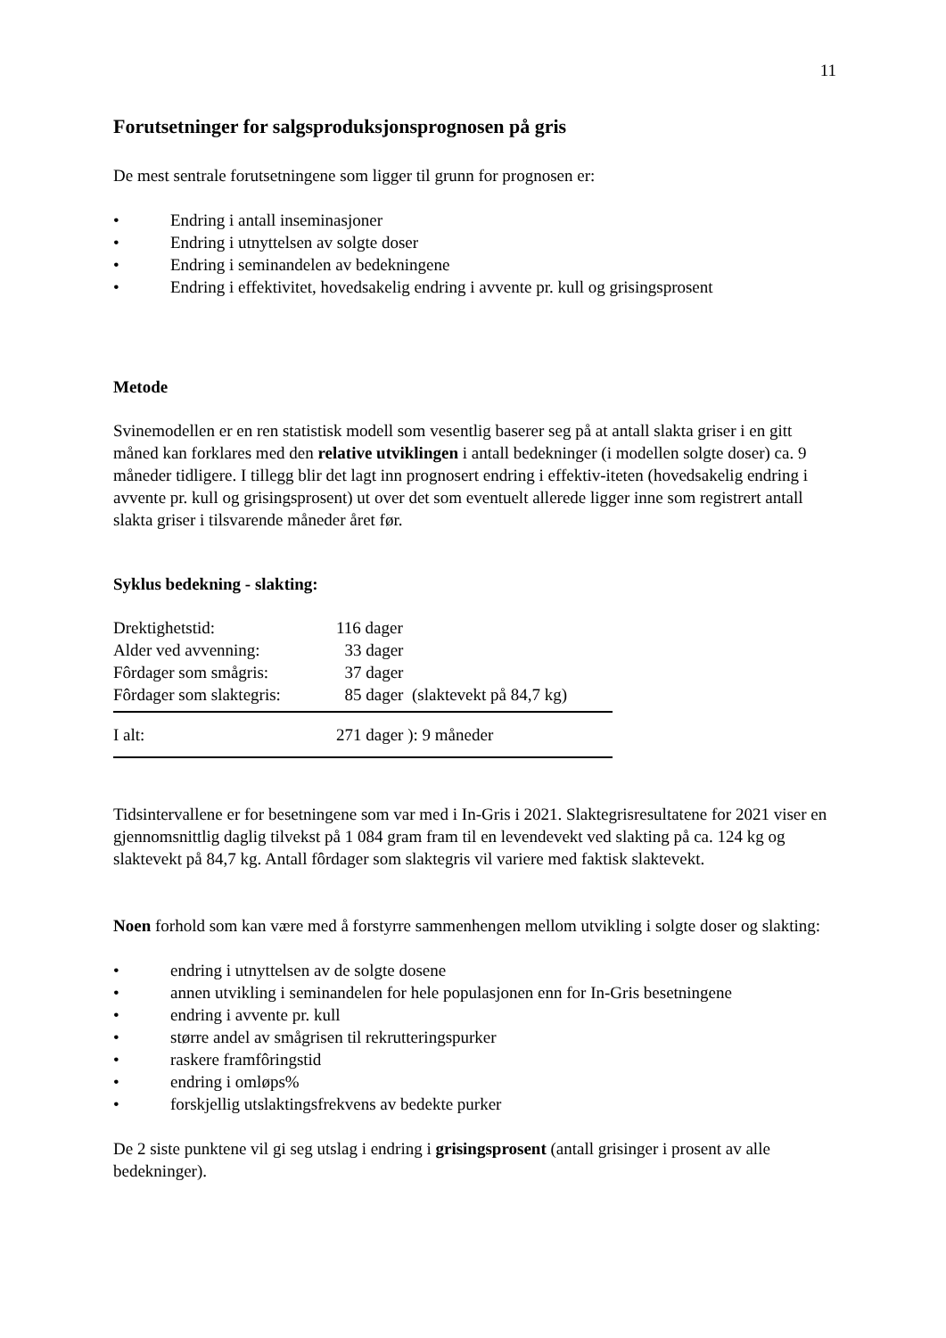11
Forutsetninger for salgsproduksjonsprognosen på gris
De mest sentrale forutsetningene som ligger til grunn for prognosen er:
• Endring i antall inseminasjoner
• Endring i utnyttelsen av solgte doser
• Endring i seminandelen av bedekningene
• Endring i effektivitet, hovedsakelig endring i avvente pr. kull og grisingsprosent
Metode
Svinemodellen er en ren statistisk modell som vesentlig baserer seg på at antall slakta griser i en gitt måned kan forklares med den relative utviklingen i antall bedekninger (i modellen solgte doser) ca. 9 måneder tidligere. I tillegg blir det lagt inn prognosert endring i effektiv-iteten (hovedsakelig endring i avvente pr. kull og grisingsprosent) ut over det som eventuelt allerede ligger inne som registrert antall slakta griser i tilsvarende måneder året før.
Syklus bedekning - slakting:
| Drektighetstid: | 116 dager |
| Alder ved avvenning: | 33 dager |
| Fôrdager som smågris: | 37 dager |
| Fôrdager som slaktegris: | 85 dager (slaktevekt på 84,7 kg) |
| I alt: | 271 dager ): 9 måneder |
Tidsintervallene er for besetningene som var med i In-Gris i 2021. Slaktegrisresultatene for 2021 viser en gjennomsnittlig daglig tilvekst på 1 084 gram fram til en levendevekt ved slakting på ca. 124 kg og slaktevekt på 84,7 kg. Antall fôrdager som slaktegris vil variere med faktisk slaktevekt.
Noen forhold som kan være med å forstyrre sammenhengen mellom utvikling i solgte doser og slakting:
• endring i utnyttelsen av de solgte dosene
• annen utvikling i seminandelen for hele populasjonen enn for In-Gris besetningene
• endring i avvente pr. kull
• større andel av smågrisen til rekrutteringspurker
• raskere framfôringstid
• endring i omløps%
• forskjellig utslaktingsfrekvens av bedekte purker
De 2 siste punktene vil gi seg utslag i endring i grisingsprosent (antall grisinger i prosent av alle bedekninger).